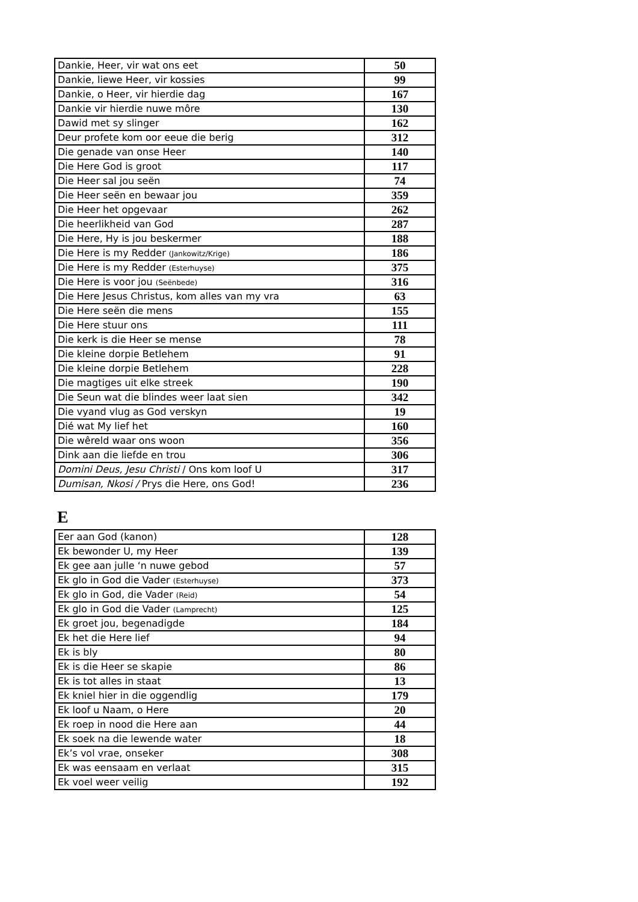| Dankie, Heer, vir wat ons eet | 50 |
| Dankie, liewe Heer, vir kossies | 99 |
| Dankie, o Heer, vir hierdie dag | 167 |
| Dankie vir hierdie nuwe môre | 130 |
| Dawid met sy slinger | 162 |
| Deur profete kom oor eeue die berig | 312 |
| Die genade van onse Heer | 140 |
| Die Here God is groot | 117 |
| Die Heer sal jou seën | 74 |
| Die Heer seën en bewaar jou | 359 |
| Die Heer het opgevaar | 262 |
| Die heerlikheid van God | 287 |
| Die Here, Hy is jou beskermer | 188 |
| Die Here is my Redder (Jankowitz/Krige) | 186 |
| Die Here is my Redder (Esterhuyse) | 375 |
| Die Here is voor jou (Seënbede) | 316 |
| Die Here Jesus Christus, kom alles van my vra | 63 |
| Die Here seën die mens | 155 |
| Die Here stuur ons | 111 |
| Die kerk is die Heer se mense | 78 |
| Die kleine dorpie Betlehem | 91 |
| Die kleine dorpie Betlehem | 228 |
| Die magtiges uit elke streek | 190 |
| Die Seun wat die blindes weer laat sien | 342 |
| Die vyand vlug as God verskyn | 19 |
| Dié wat My lief het | 160 |
| Die wêreld waar ons woon | 356 |
| Dink aan die liefde en trou | 306 |
| Domini Deus, Jesu Christi / Ons kom loof U | 317 |
| Dumisan, Nkosi / Prys die Here, ons God! | 236 |
E
| Eer aan God (kanon) | 128 |
| Ek bewonder U, my Heer | 139 |
| Ek gee aan julle ‘n nuwe gebod | 57 |
| Ek glo in God die Vader (Esterhuyse) | 373 |
| Ek glo in God, die Vader (Reid) | 54 |
| Ek glo in God die Vader (Lamprecht) | 125 |
| Ek groet jou, begenadigde | 184 |
| Ek het die Here lief | 94 |
| Ek is bly | 80 |
| Ek is die Heer se skapie | 86 |
| Ek is tot alles in staat | 13 |
| Ek kniel hier in die oggendlig | 179 |
| Ek loof u Naam, o Here | 20 |
| Ek roep in nood die Here aan | 44 |
| Ek soek na die lewende water | 18 |
| Ek’s vol vrae, onseker | 308 |
| Ek was eensaam en verlaat | 315 |
| Ek voel weer veilig | 192 |